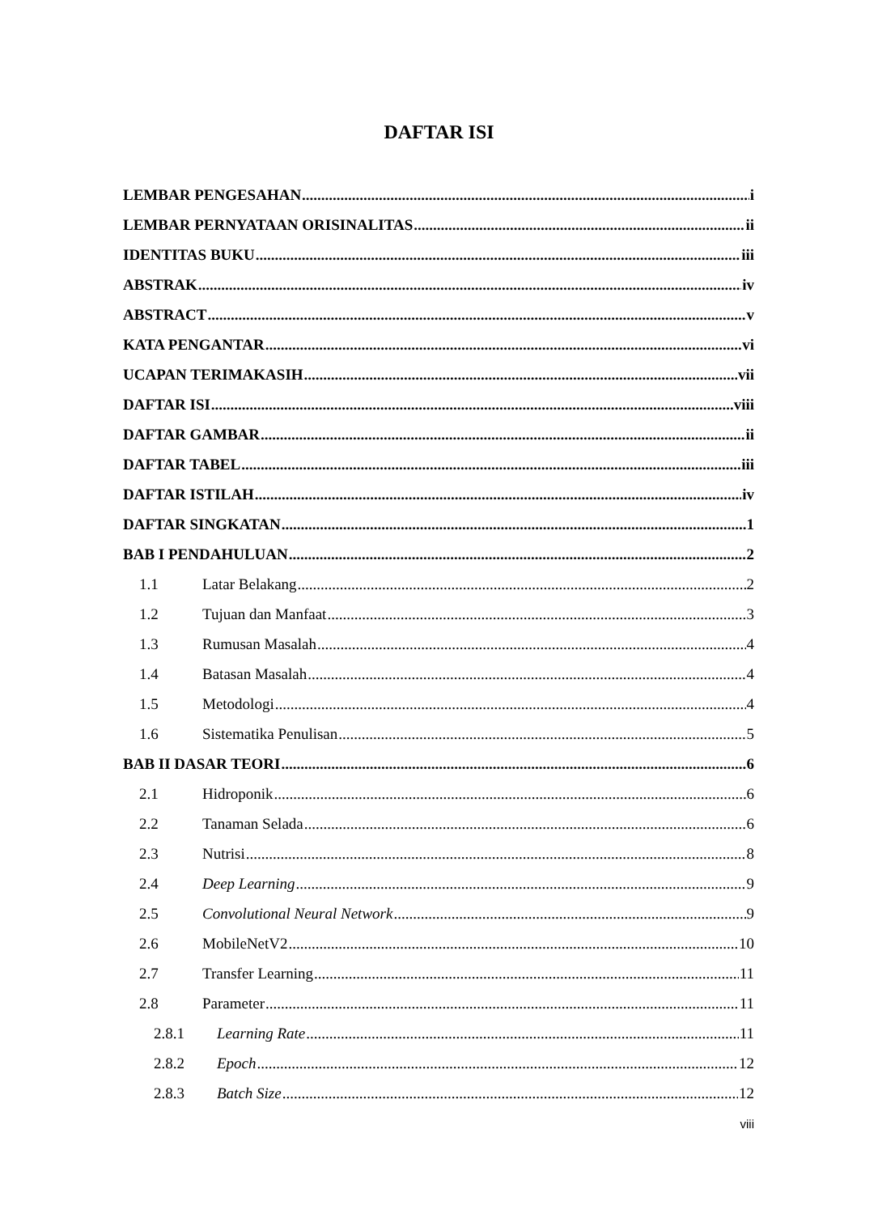DAFTAR ISI
LEMBAR PENGESAHAN i
LEMBAR PERNYATAAN ORISINALITAS ii
IDENTITAS BUKU iii
ABSTRAK iv
ABSTRACT v
KATA PENGANTAR vi
UCAPAN TERIMAKASIH vii
DAFTAR ISI viii
DAFTAR GAMBAR ii
DAFTAR TABEL iii
DAFTAR ISTILAH iv
DAFTAR SINGKATAN 1
BAB I PENDAHULUAN 2
1.1 Latar Belakang 2
1.2 Tujuan dan Manfaat 3
1.3 Rumusan Masalah 4
1.4 Batasan Masalah 4
1.5 Metodologi 4
1.6 Sistematika Penulisan 5
BAB II DASAR TEORI 6
2.1 Hidroponik 6
2.2 Tanaman Selada 6
2.3 Nutrisi 8
2.4 Deep Learning 9
2.5 Convolutional Neural Network 9
2.6 MobileNetV2 10
2.7 Transfer Learning 11
2.8 Parameter 11
2.8.1 Learning Rate 11
2.8.2 Epoch 12
2.8.3 Batch Size 12
viii